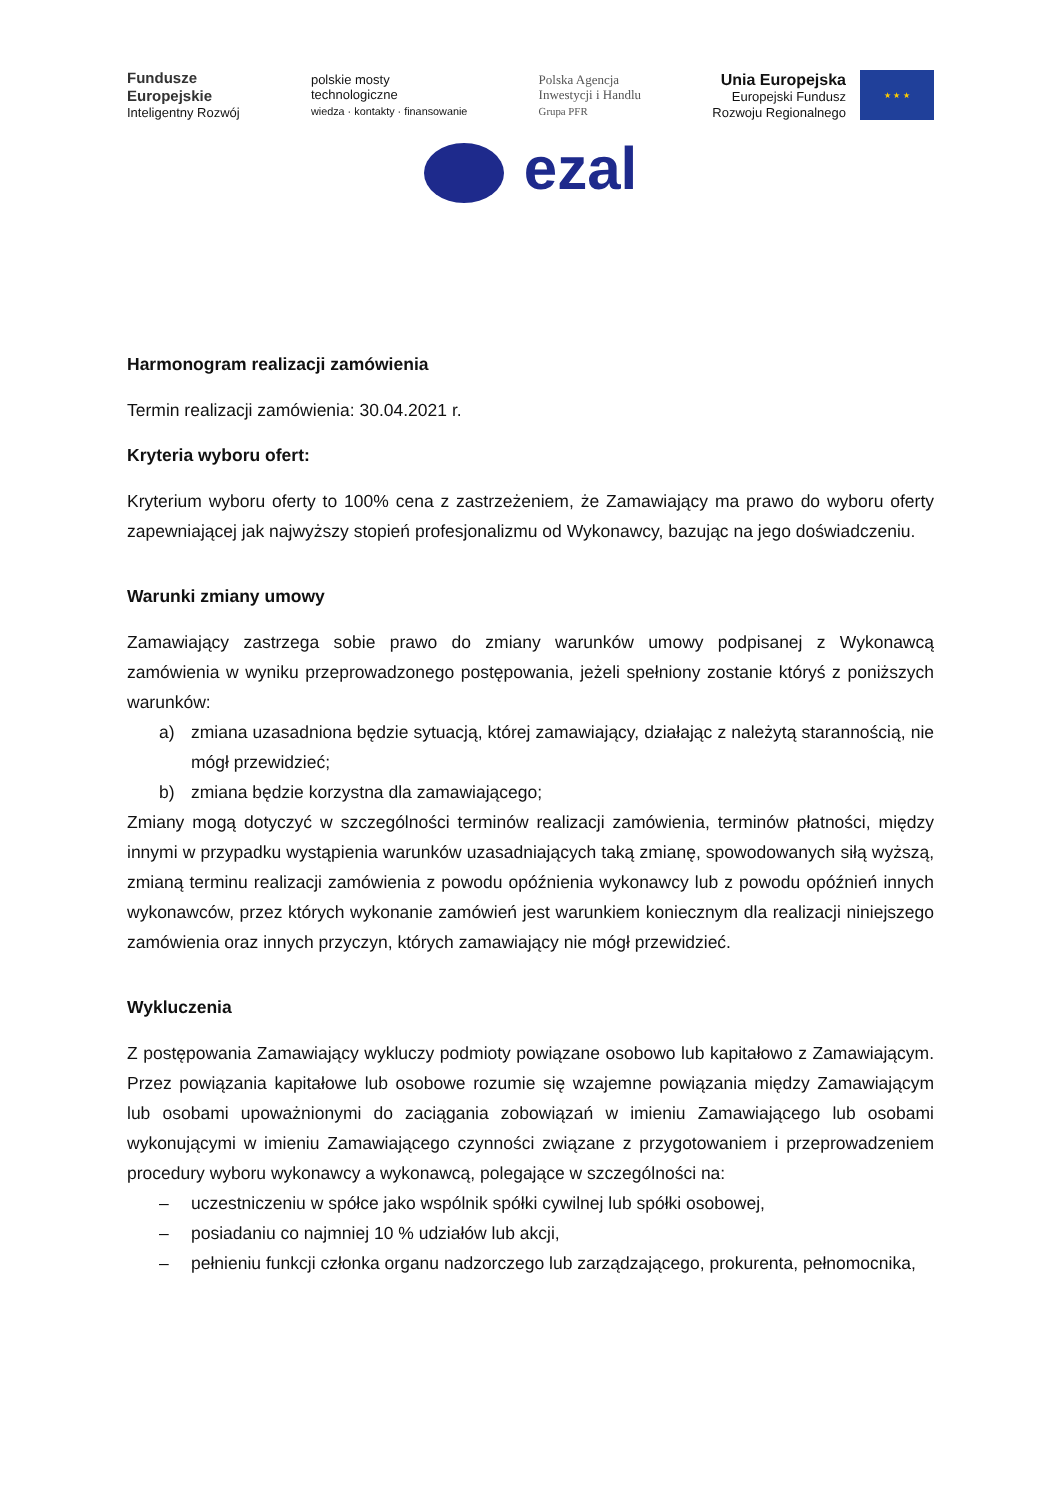Fundusze
Europejskie
Inteligentny Rozwój
polskie mosty
technologiczne
wiedza · kontakty · finansowanie
Polska Agencja
Inwestycji i Handlu
Grupa PFR
Unia Europejska
Europejski Fundusz
Rozwoju Regionalnego
★ ★ ★
ezal
Harmonogram realizacji zamówienia
Termin realizacji zamówienia: 30.04.2021 r.
Kryteria wyboru ofert:
Kryterium wyboru oferty to 100% cena z zastrzeżeniem, że Zamawiający ma prawo do wyboru oferty zapewniającej jak najwyższy stopień profesjonalizmu od Wykonawcy, bazując na jego doświadczeniu.
Warunki zmiany umowy
Zamawiający zastrzega sobie prawo do zmiany warunków umowy podpisanej z Wykonawcą zamówienia w wyniku przeprowadzonego postępowania, jeżeli spełniony zostanie któryś z poniższych warunków:
a) zmiana uzasadniona będzie sytuacją, której zamawiający, działając z należytą starannością, nie mógł przewidzieć;
b) zmiana będzie korzystna dla zamawiającego;
Zmiany mogą dotyczyć w szczególności terminów realizacji zamówienia, terminów płatności, między innymi w przypadku wystąpienia warunków uzasadniających taką zmianę, spowodowanych siłą wyższą, zmianą terminu realizacji zamówienia z powodu opóźnienia wykonawcy lub z powodu opóźnień innych wykonawców, przez których wykonanie zamówień jest warunkiem koniecznym dla realizacji niniejszego zamówienia oraz innych przyczyn, których zamawiający nie mógł przewidzieć.
Wykluczenia
Z postępowania Zamawiający wykluczy podmioty powiązane osobowo lub kapitałowo z Zamawiającym. Przez powiązania kapitałowe lub osobowe rozumie się wzajemne powiązania między Zamawiającym lub osobami upoważnionymi do zaciągania zobowiązań w imieniu Zamawiającego lub osobami wykonującymi w imieniu Zamawiającego czynności związane z przygotowaniem i przeprowadzeniem procedury wyboru wykonawcy a wykonawcą, polegające w szczególności na:
– uczestniczeniu w spółce jako wspólnik spółki cywilnej lub spółki osobowej,
– posiadaniu co najmniej 10 % udziałów lub akcji,
– pełnieniu funkcji członka organu nadzorczego lub zarządzającego, prokurenta, pełnomocnika,